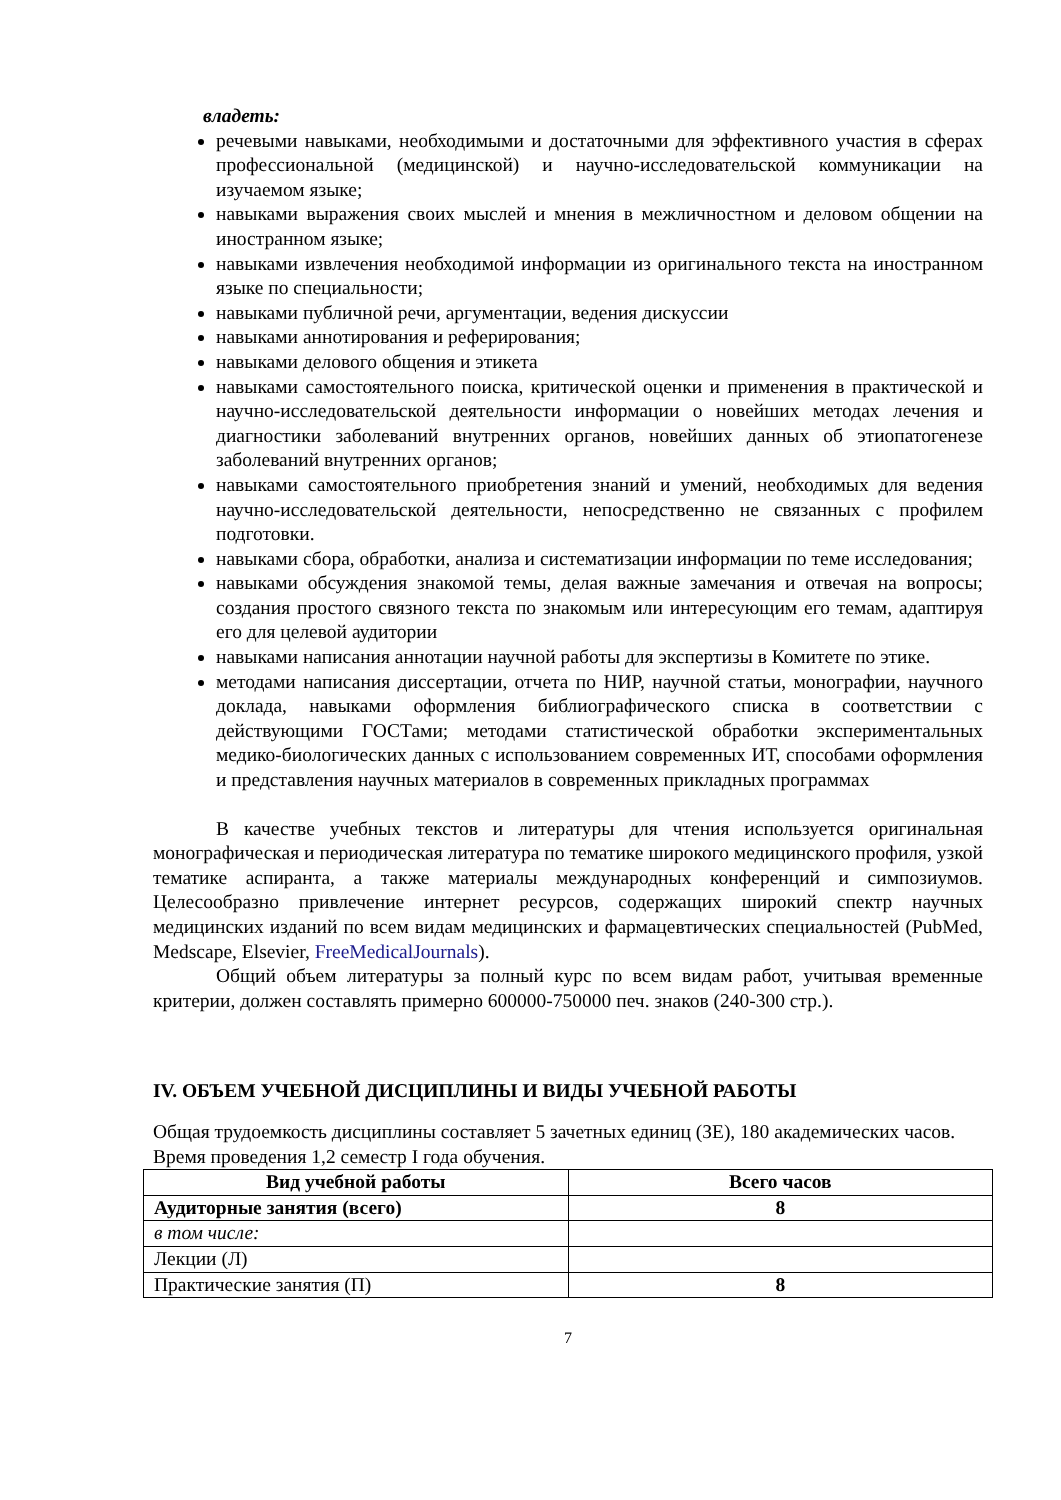владеть:
речевыми навыками, необходимыми и достаточными для эффективного участия в сферах профессиональной (медицинской) и научно-исследовательской коммуникации на изучаемом языке;
навыками выражения своих мыслей и мнения в межличностном и деловом общении на иностранном языке;
навыками извлечения необходимой информации из оригинального текста на иностранном языке по специальности;
навыками публичной речи, аргументации, ведения дискуссии
навыками аннотирования и реферирования;
навыками делового общения и этикета
навыками самостоятельного поиска, критической оценки и применения в практической и научно-исследовательской деятельности информации о новейших методах лечения и диагностики заболеваний внутренних органов, новейших данных об этиопатогенезе заболеваний внутренних органов;
навыками самостоятельного приобретения знаний и умений, необходимых для ведения научно-исследовательской деятельности, непосредственно не связанных с профилем подготовки.
навыками сбора, обработки, анализа и систематизации информации по теме исследования;
навыками обсуждения знакомой темы, делая важные замечания и отвечая на вопросы; создания простого связного текста по знакомым или интересующим его темам, адаптируя его для целевой аудитории
навыками написания аннотации научной работы для экспертизы в Комитете по этике.
методами написания диссертации, отчета по НИР, научной статьи, монографии, научного доклада, навыками оформления библиографического списка в соответствии с действующими ГОСТами; методами статистической обработки экспериментальных медико-биологических данных с использованием современных ИТ, способами оформления и представления научных материалов в современных прикладных программах
В качестве учебных текстов и литературы для чтения используется оригинальная монографическая и периодическая литература по тематике широкого медицинского профиля, узкой тематике аспиранта, а также материалы международных конференций и симпозиумов. Целесообразно привлечение интернет ресурсов, содержащих широкий спектр научных медицинских изданий по всем видам медицинских и фармацевтических специальностей (PubMed, Medscape, Elsevier, FreeMedicalJournals).
Общий объем литературы за полный курс по всем видам работ, учитывая временные критерии, должен составлять примерно 600000-750000 печ. знаков (240-300 стр.).
IV. ОБЪЕМ УЧЕБНОЙ ДИСЦИПЛИНЫ И ВИДЫ УЧЕБНОЙ РАБОТЫ
Общая трудоемкость дисциплины составляет 5 зачетных единиц (ЗЕ), 180 академических часов. Время проведения 1,2 семестр I года обучения.
| Вид учебной работы | Всего часов |
| --- | --- |
| Аудиторные занятия (всего) | 8 |
| в том числе: | |
| Лекции (Л) | |
| Практические занятия (П) | 8 |
7